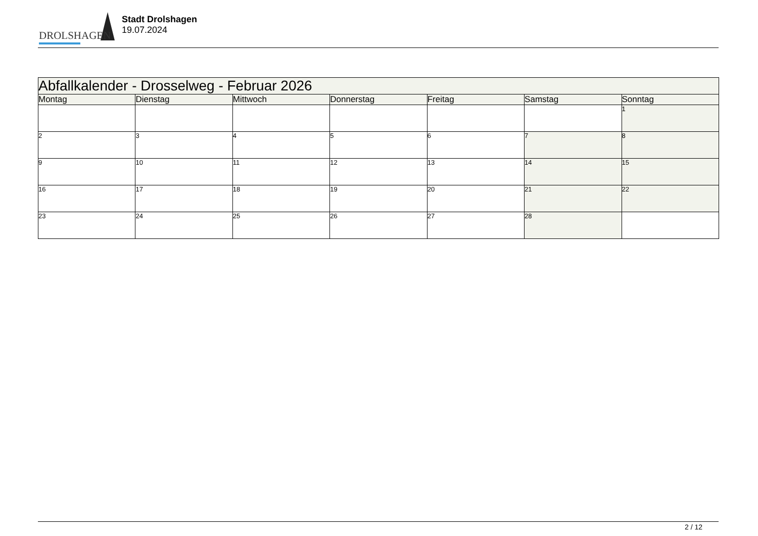DROLSHAGEN
Stadt Drolshagen
19.07.2024
| Abfallkalender - Drosselweg - Februar 2026 | | | | | | |
| --- | --- | --- | --- | --- | --- | --- |
| Montag | Dienstag | Mittwoch | Donnerstag | Freitag | Samstag | Sonntag |
| | | | | | | 1 |
| 2 | 3 | 4 | 5 | 6 | 7 | 8 |
| 9 | 10 | 11 | 12 | 13 | 14 | 15 |
| 16 | 17 | 18 | 19 | 20 | 21 | 22 |
| 23 | 24 | 25 | 26 | 27 | 28 | |
2 / 12